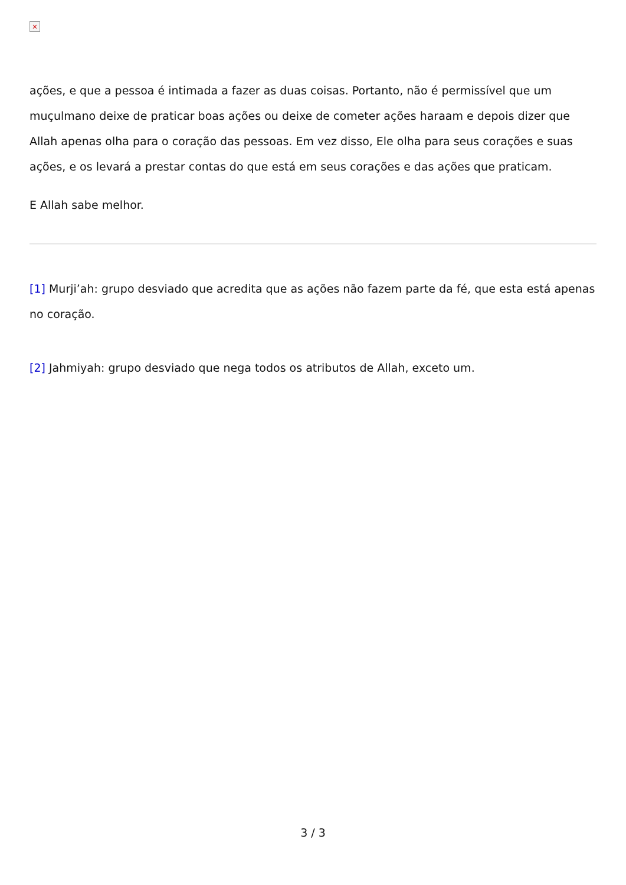×
ações, e que a pessoa é intimada a fazer as duas coisas. Portanto, não é permissível que um muçulmano deixe de praticar boas ações ou deixe de cometer ações haraam e depois dizer que Allah apenas olha para o coração das pessoas. Em vez disso, Ele olha para seus corações e suas ações, e os levará a prestar contas do que está em seus corações e das ações que praticam.
E Allah sabe melhor.
[1] Murji’ah: grupo desviado que acredita que as ações não fazem parte da fé, que esta está apenas no coração.
[2] Jahmiyah: grupo desviado que nega todos os atributos de Allah, exceto um.
3 / 3